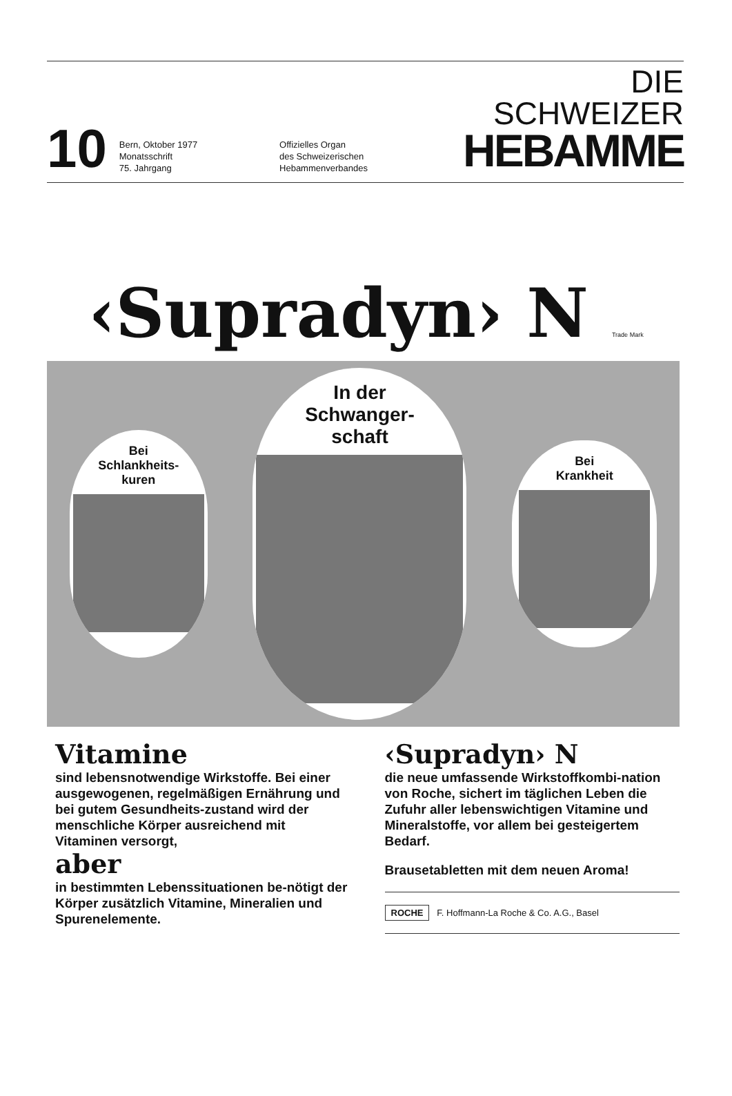10
Bern, Oktober 1977
Monatsschrift
75. Jahrgang
Offizielles Organ
des Schweizerischen
Hebammenverbandes
DIE SCHWEIZER
HEBAMME
‹Supradyn› N Trade Mark
Bei
Schlankheits-
kuren
In der
Schwanger-
schaft
Bei
Krankheit
Vitamine
sind lebensnotwendige Wirkstoffe. Bei einer ausgewogenen, regelmäßigen Ernährung und bei gutem Gesundheits-zustand wird der menschliche Körper ausreichend mit Vitaminen versorgt,
aber
in bestimmten Lebenssituationen be-nötigt der Körper zusätzlich Vitamine, Mineralien und Spurenelemente.
‹Supradyn› N
die neue umfassende Wirkstoffkombi-nation von Roche, sichert im täglichen Leben die Zufuhr aller lebenswichtigen Vitamine und Mineralstoffe, vor allem bei gesteigertem Bedarf.
Brausetabletten mit dem neuen Aroma!
ROCHE F. Hoffmann-La Roche & Co. A.G., Basel